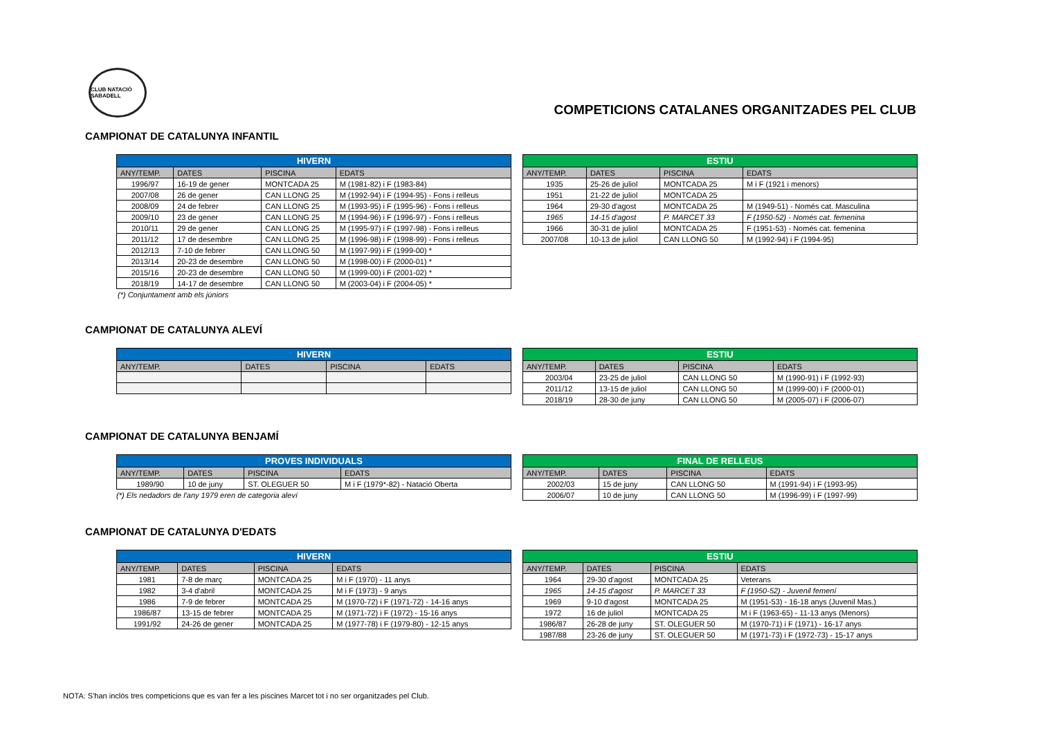CLUB NATACIÓ SABADELL
COMPETICIONS CATALANES ORGANITZADES PEL CLUB
CAMPIONAT DE CATALUNYA INFANTIL
| HIVERN | | | |
| --- | --- | --- | --- |
| ANY/TEMP. | DATES | PISCINA | EDATS |
| 1996/97 | 16-19 de gener | MONTCADA 25 | M (1981-82) i F (1983-84) |
| 2007/08 | 26 de gener | CAN LLONG 25 | M (1992-94) i F (1994-95) - Fons i relleus |
| 2008/09 | 24 de febrer | CAN LLONG 25 | M (1993-95) i F (1995-96) - Fons i relleus |
| 2009/10 | 23 de gener | CAN LLONG 25 | M (1994-96) i F (1996-97) - Fons i relleus |
| 2010/11 | 29 de gener | CAN LLONG 25 | M (1995-97) i F (1997-98) - Fons i relleus |
| 2011/12 | 17 de desembre | CAN LLONG 25 | M (1996-98) i F (1998-99) - Fons i relleus |
| 2012/13 | 7-10 de febrer | CAN LLONG 50 | M (1997-99) i F (1999-00) * |
| 2013/14 | 20-23 de desembre | CAN LLONG 50 | M (1998-00) i F (2000-01) * |
| 2015/16 | 20-23 de desembre | CAN LLONG 50 | M (1999-00) i F (2001-02) * |
| 2018/19 | 14-17 de desembre | CAN LLONG 50 | M (2003-04) i F (2004-05) * |
| ESTIU | | | |
| --- | --- | --- | --- |
| ANY/TEMP. | DATES | PISCINA | EDATS |
| 1935 | 25-26 de juliol | MONTCADA 25 | M i F (1921 i menors) |
| 1951 | 21-22 de juliol | MONTCADA 25 | |
| 1964 | 29-30 d'agost | MONTCADA 25 | M (1949-51) - Només cat. Masculina |
| 1965 | 14-15 d'agost | P. MARCET 33 | F (1950-52) - Només cat. femenina |
| 1966 | 30-31 de juliol | MONTCADA 25 | F (1951-53) - Només cat. femenina |
| 2007/08 | 10-13 de juliol | CAN LLONG 50 | M (1992-94) i F (1994-95) |
(*) Conjuntament amb els júniors
CAMPIONAT DE CATALUNYA ALEVÍ
| HIVERN | | | |
| --- | --- | --- | --- |
| ANY/TEMP. | DATES | PISCINA | EDATS |
| ESTIU | | | |
| --- | --- | --- | --- |
| ANY/TEMP. | DATES | PISCINA | EDATS |
| 2003/04 | 23-25 de juliol | CAN LLONG 50 | M (1990-91) i F (1992-93) |
| 2011/12 | 13-15 de juliol | CAN LLONG 50 | M (1999-00) i F (2000-01) |
| 2018/19 | 28-30 de juny | CAN LLONG 50 | M (2005-07) i F (2006-07) |
CAMPIONAT DE CATALUNYA BENJAMÍ
| PROVES INDIVIDUALS | | | |
| --- | --- | --- | --- |
| ANY/TEMP. | DATES | PISCINA | EDATS |
| 1989/90 | 10 de juny | ST. OLEGUER 50 | M i F (1979*-82) - Natació Oberta |
(*) Els nedadors de l'any 1979 eren de categoria aleví
| FINAL DE RELLEUS | | | |
| --- | --- | --- | --- |
| ANY/TEMP. | DATES | PISCINA | EDATS |
| 2002/03 | 15 de juny | CAN LLONG 50 | M (1991-94) i F (1993-95) |
| 2006/07 | 10 de juny | CAN LLONG 50 | M (1996-99) i F (1997-99) |
CAMPIONAT DE CATALUNYA D'EDATS
| HIVERN | | | |
| --- | --- | --- | --- |
| ANY/TEMP. | DATES | PISCINA | EDATS |
| 1981 | 7-8 de març | MONTCADA 25 | M i F (1970) - 11 anys |
| 1982 | 3-4 d'abril | MONTCADA 25 | M i F (1973) - 9 anys |
| 1986 | 7-9 de febrer | MONTCADA 25 | M (1970-72) i F (1971-72) - 14-16 anys |
| 1986/87 | 13-15 de febrer | MONTCADA 25 | M (1971-72) i F (1972) - 15-16 anys |
| 1991/92 | 24-26 de gener | MONTCADA 25 | M (1977-78) i F (1979-80) - 12-15 anys |
| ESTIU | | | |
| --- | --- | --- | --- |
| ANY/TEMP. | DATES | PISCINA | EDATS |
| 1964 | 29-30 d'agost | MONTCADA 25 | Veterans |
| 1965 | 14-15 d'agost | P. MARCET 33 | F (1950-52) - Juvenil femení |
| 1969 | 9-10 d'agost | MONTCADA 25 | M (1951-53) - 16-18 anys (Juvenil Mas.) |
| 1972 | 16 de juliol | MONTCADA 25 | M i F (1963-65) - 11-13 anys (Menors) |
| 1986/87 | 26-28 de juny | ST. OLEGUER 50 | M (1970-71) i F (1971) - 16-17 anys |
| 1987/88 | 23-26 de juny | ST. OLEGUER 50 | M (1971-73) i F (1972-73) - 15-17 anys |
NOTA: S'han inclòs tres competicions que es van fer a les piscines Marcet tot i no ser organitzades pel Club.